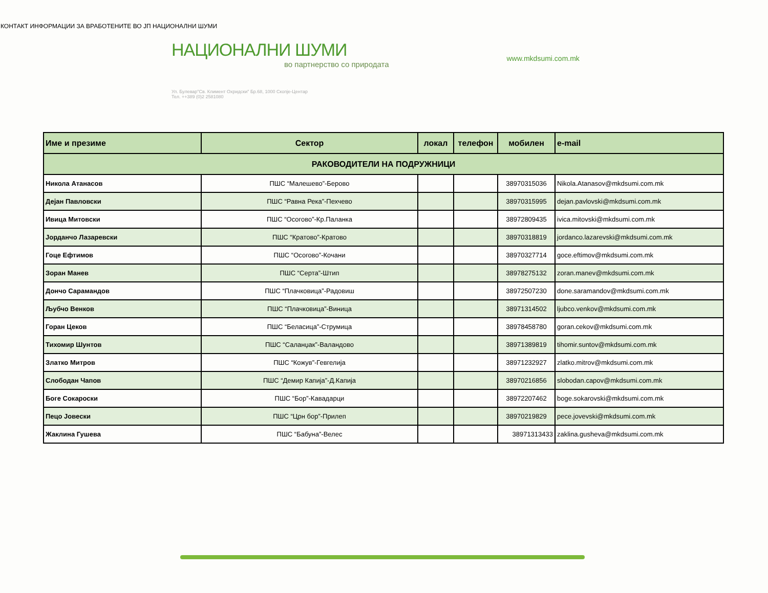КОНТАКТ ИНФОРМАЦИИ ЗА ВРАБОТЕНИТЕ ВО ЈП НАЦИОНАЛНИ ШУМИ
НАЦИОНАЛНИ ШУМИ
во партнерство со природата
Ул. Булевар"Св. Климент Охридски" Бр.68, 1000 Скопје-Центар
Тел. ++389 (0)2 2581080
www.mkdsumi.com.mk
| Име и презиме | Сектор | локал | телефон | мобилен | e-mail |
| --- | --- | --- | --- | --- | --- |
| РАКОВОДИТЕЛИ НА ПОДРУЖНИЦИ | | | | | |
| Никола Атанасов | ПШС “Малешево”-Берово | | | 38970315036 | Nikola.Atanasov@mkdsumi.com.mk |
| Дејан Павловски | ПШС “Равна Река”-Пехчево | | | 38970315995 | dejan.pavlovski@mkdsumi.com.mk |
| Ивица Митовски | ПШС “Осогово”-Кр.Паланка | | | 38972809435 | ivica.mitovski@mkdsumi.com.mk |
| Јорданчо Лазаревски | ПШС “Кратово”-Кратово | | | 38970318819 | jordanco.lazarevski@mkdsumi.com.mk |
| Гоце Ефтимов | ПШС “Осогово”-Кочани | | | 38970327714 | goce.eftimov@mkdsumi.com.mk |
| Зоран Манев | ПШС “Серта”-Штип | | | 38978275132 | zoran.manev@mkdsumi.com.mk |
| Дончо Сарамандов | ПШС “Плачковица”-Радовиш | | | 38972507230 | done.saramandov@mkdsumi.com.mk |
| Љубчо Венков | ПШС “Плачковица”-Виница | | | 38971314502 | ljubco.venkov@mkdsumi.com.mk |
| Горан Цеков | ПШС “Беласица”-Струмица | | | 38978458780 | goran.cekov@mkdsumi.com.mk |
| Тихомир Шунтов | ПШС “Саланџак”-Валандово | | | 38971389819 | tihomir.suntov@mkdsumi.com.mk |
| Златко Митров | ПШС “Кожув”-Гевгелија | | | 38971232927 | zlatko.mitrov@mkdsumi.com.mk |
| Слободан Чапов | ПШС “Демир Капија”-Д.Капија | | | 38970216856 | slobodan.capov@mkdsumi.com.mk |
| Боге Сокароски | ПШС “Бор”-Кавадарци | | | 38972207462 | boge.sokarovski@mkdsumi.com.mk |
| Пецо Јовески | ПШС “Црн бор”-Прилеп | | | 38970219829 | pece.jovevski@mkdsumi.com.mk |
| Жаклина Гушева | ПШС “Бабуна”-Велес | | | 38971313433 | zaklina.gusheva@mkdsumi.com.mk |